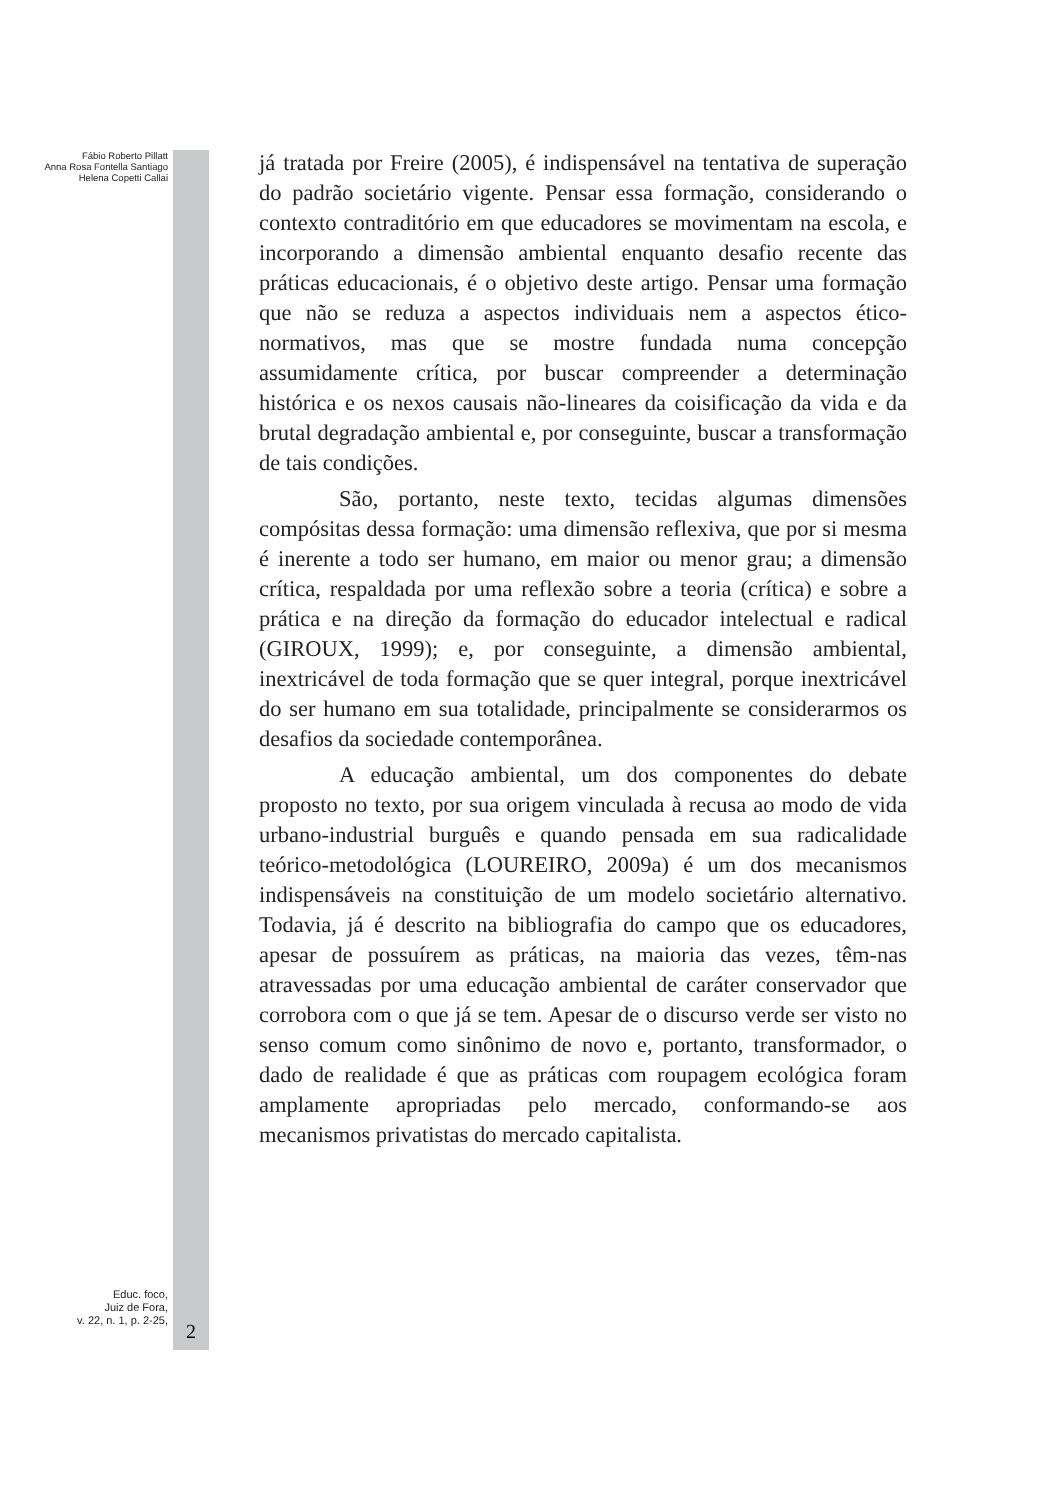Fábio Roberto Pillatt
Anna Rosa Fontella Santiago
Helena Copetti Callai
Educ. foco,
Juiz de Fora,
v. 22, n. 1, p. 2-25,
2
já tratada por Freire (2005), é indispensável na tentativa de superação do padrão societário vigente. Pensar essa formação, considerando o contexto contraditório em que educadores se movimentam na escola, e incorporando a dimensão ambiental enquanto desafio recente das práticas educacionais, é o objetivo deste artigo. Pensar uma formação que não se reduza a aspectos individuais nem a aspectos ético-normativos, mas que se mostre fundada numa concepção assumidamente crítica, por buscar compreender a determinação histórica e os nexos causais não-lineares da coisificação da vida e da brutal degradação ambiental e, por conseguinte, buscar a transformação de tais condições.
São, portanto, neste texto, tecidas algumas dimensões compósitas dessa formação: uma dimensão reflexiva, que por si mesma é inerente a todo ser humano, em maior ou menor grau; a dimensão crítica, respaldada por uma reflexão sobre a teoria (crítica) e sobre a prática e na direção da formação do educador intelectual e radical (GIROUX, 1999); e, por conseguinte, a dimensão ambiental, inextricável de toda formação que se quer integral, porque inextricável do ser humano em sua totalidade, principalmente se considerarmos os desafios da sociedade contemporânea.
A educação ambiental, um dos componentes do debate proposto no texto, por sua origem vinculada à recusa ao modo de vida urbano-industrial burguês e quando pensada em sua radicalidade teórico-metodológica (LOUREIRO, 2009a) é um dos mecanismos indispensáveis na constituição de um modelo societário alternativo. Todavia, já é descrito na bibliografia do campo que os educadores, apesar de possuírem as práticas, na maioria das vezes, têm-nas atravessadas por uma educação ambiental de caráter conservador que corrobora com o que já se tem. Apesar de o discurso verde ser visto no senso comum como sinônimo de novo e, portanto, transformador, o dado de realidade é que as práticas com roupagem ecológica foram amplamente apropriadas pelo mercado, conformando-se aos mecanismos privatistas do mercado capitalista.